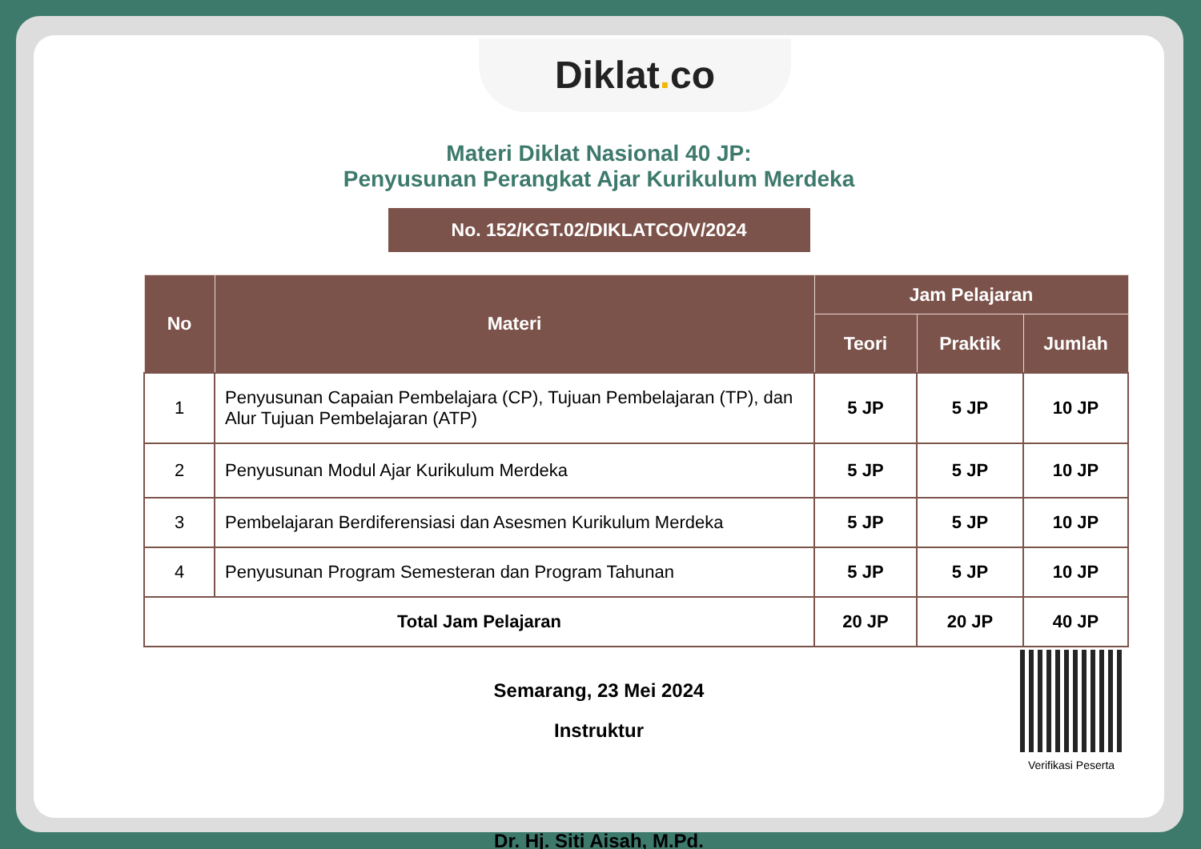Diklat. co
Materi Diklat Nasional 40 JP:
Penyusunan Perangkat Ajar Kurikulum Merdeka
No. 152/KGT.02/DIKLATCO/V/2024
| No | Materi | Jam Pelajaran | | |
| --- | --- | --- | --- | --- |
| | | Teori | Praktik | Jumlah |
| 1 | Penyusunan Capaian Pembelajara (CP), Tujuan Pembelajaran (TP), dan Alur Tujuan Pembelajaran (ATP) | 5 JP | 5 JP | 10 JP |
| 2 | Penyusunan Modul Ajar Kurikulum Merdeka | 5 JP | 5 JP | 10 JP |
| 3 | Pembelajaran Berdiferensiasi dan Asesmen Kurikulum Merdeka | 5 JP | 5 JP | 10 JP |
| 4 | Penyusunan Program Semesteran dan Program Tahunan | 5 JP | 5 JP | 10 JP |
| Total Jam Pelajaran | | 20 JP | 20 JP | 40 JP |
Semarang, 23 Mei 2024
Instruktur
Dr. Hj. Siti Aisah, M.Pd.
Verifikasi Peserta